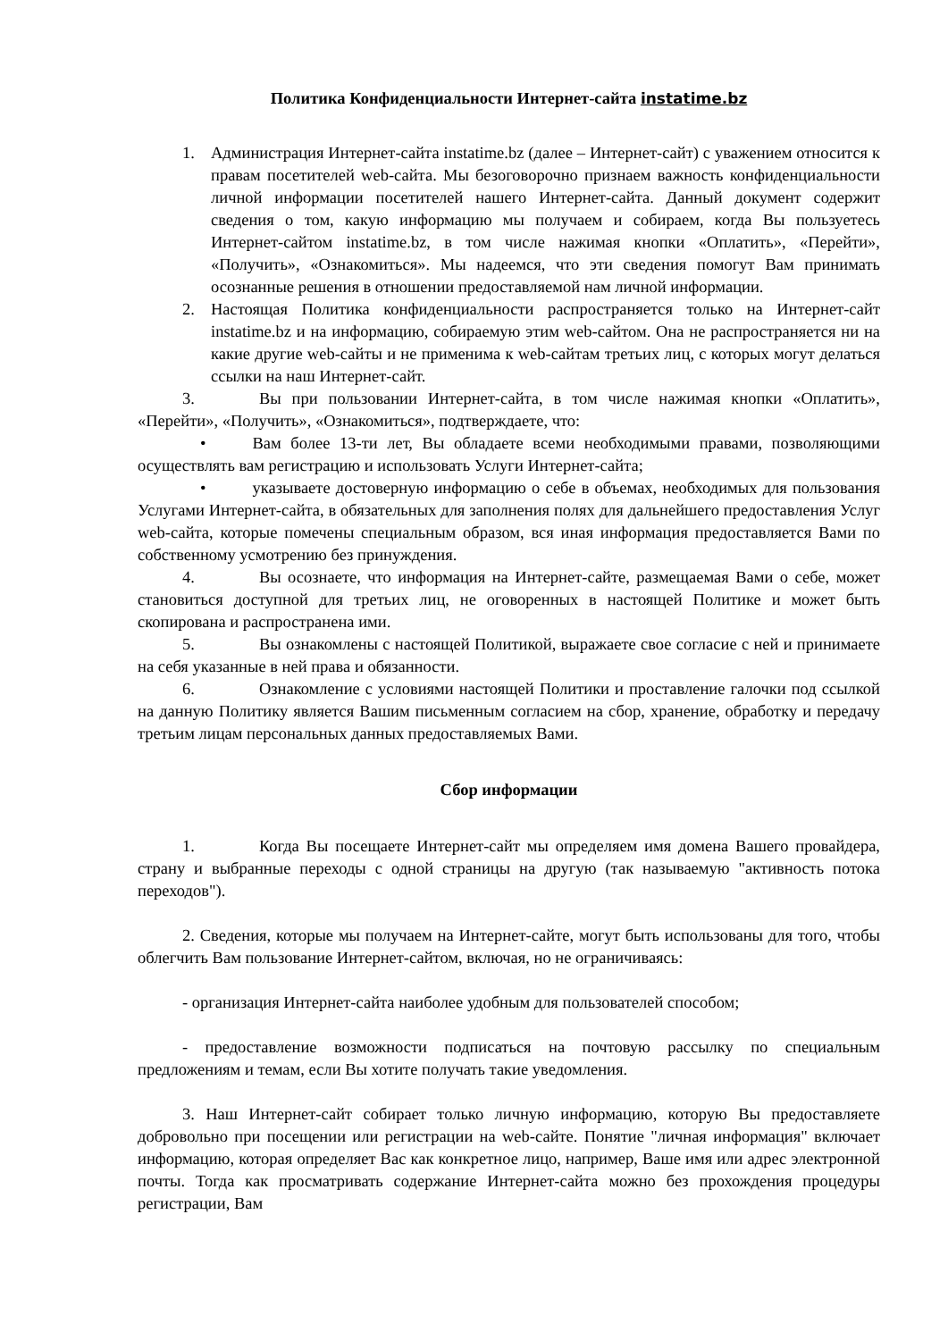Политика Конфиденциальности Интернет-сайта instatime.bz
1. Администрация Интернет-сайта instatime.bz (далее – Интернет-сайт) с уважением относится к правам посетителей web-сайта. Мы безоговорочно признаем важность конфиденциальности личной информации посетителей нашего Интернет-сайта. Данный документ содержит сведения о том, какую информацию мы получаем и собираем, когда Вы пользуетесь Интернет-сайтом instatime.bz, в том числе нажимая кнопки «Оплатить», «Перейти», «Получить», «Ознакомиться». Мы надеемся, что эти сведения помогут Вам принимать осознанные решения в отношении предоставляемой нам личной информации.
2. Настоящая Политика конфиденциальности распространяется только на Интернет-сайт instatime.bz и на информацию, собираемую этим web-сайтом. Она не распространяется ни на какие другие web-сайты и не применима к web-сайтам третьих лиц, с которых могут делаться ссылки на наш Интернет-сайт.
3. Вы при пользовании Интернет-сайта, в том числе нажимая кнопки «Оплатить», «Перейти», «Получить», «Ознакомиться», подтверждаете, что:
• Вам более 13-ти лет, Вы обладаете всеми необходимыми правами, позволяющими осуществлять вам регистрацию и использовать Услуги Интернет-сайта;
• указываете достоверную информацию о себе в объемах, необходимых для пользования Услугами Интернет-сайта, в обязательных для заполнения полях для дальнейшего предоставления Услуг web-сайта, которые помечены специальным образом, вся иная информация предоставляется Вами по собственному усмотрению без принуждения.
4. Вы осознаете, что информация на Интернет-сайте, размещаемая Вами о себе, может становиться доступной для третьих лиц, не оговоренных в настоящей Политике и может быть скопирована и распространена ими.
5. Вы ознакомлены с настоящей Политикой, выражаете свое согласие с ней и принимаете на себя указанные в ней права и обязанности.
6. Ознакомление с условиями настоящей Политики и проставление галочки под ссылкой на данную Политику является Вашим письменным согласием на сбор, хранение, обработку и передачу третьим лицам персональных данных предоставляемых Вами.
Сбор информации
1. Когда Вы посещаете Интернет-сайт мы определяем имя домена Вашего провайдера, страну и выбранные переходы с одной страницы на другую (так называемую "активность потока переходов").
2. Сведения, которые мы получаем на Интернет-сайте, могут быть использованы для того, чтобы облегчить Вам пользование Интернет-сайтом, включая, но не ограничиваясь:
- организация Интернет-сайта наиболее удобным для пользователей способом;
- предоставление возможности подписаться на почтовую рассылку по специальным предложениям и темам, если Вы хотите получать такие уведомления.
3. Наш Интернет-сайт собирает только личную информацию, которую Вы предоставляете добровольно при посещении или регистрации на web-сайте. Понятие "личная информация" включает информацию, которая определяет Вас как конкретное лицо, например, Ваше имя или адрес электронной почты. Тогда как просматривать содержание Интернет-сайта можно без прохождения процедуры регистрации, Вам